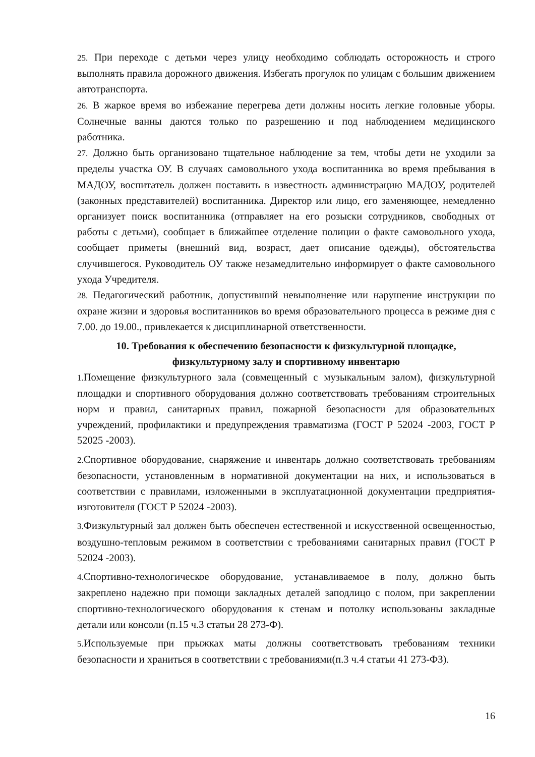25. При переходе с детьми через улицу необходимо соблюдать осторожность и строго выполнять правила дорожного движения. Избегать прогулок по улицам с большим движением автотранспорта.
26. В жаркое время во избежание перегрева дети должны носить легкие головные уборы. Солнечные ванны даются только по разрешению и под наблюдением медицинского работника.
27. Должно быть организовано тщательное наблюдение за тем, чтобы дети не уходили за пределы участка ОУ. В случаях самовольного ухода воспитанника во время пребывания в МАДОУ, воспитатель должен поставить в известность администрацию МАДОУ, родителей (законных представителей) воспитанника. Директор или лицо, его заменяющее, немедленно организует поиск воспитанника (отправляет на его розыски сотрудников, свободных от работы с детьми), сообщает в ближайшее отделение полиции о факте самовольного ухода, сообщает приметы (внешний вид, возраст, дает описание одежды), обстоятельства случившегося. Руководитель ОУ также незамедлительно информирует о факте самовольного ухода Учредителя.
28. Педагогический работник, допустивший невыполнение или нарушение инструкции по охране жизни и здоровья воспитанников во время образовательного процесса в режиме дня с 7.00. до 19.00., привлекается к дисциплинарной ответственности.
10. Требования к обеспечению безопасности к физкультурной площадке,
физкультурному залу и спортивному инвентарю
1. Помещение физкультурного зала (совмещенный с музыкальным залом), физкультурной площадки и спортивного оборудования должно соответствовать требованиям строительных норм и правил, санитарных правил, пожарной безопасности для образовательных учреждений, профилактики и предупреждения травматизма (ГОСТ Р 52024 -2003, ГОСТ Р 52025 -2003).
2. Спортивное оборудование, снаряжение и инвентарь должно соответствовать требованиям безопасности, установленным в нормативной документации на них, и использоваться в соответствии с правилами, изложенными в эксплуатационной документации предприятия-изготовителя (ГОСТ Р 52024 -2003).
3. Физкультурный зал должен быть обеспечен естественной и искусственной освещенностью, воздушно-тепловым режимом в соответствии с требованиями санитарных правил (ГОСТ Р 52024 -2003).
4. Спортивно-технологическое оборудование, устанавливаемое в полу, должно быть закреплено надежно при помощи закладных деталей заподлицо с полом, при закреплении спортивно-технологического оборудования к стенам и потолку использованы закладные детали или консоли (п.15 ч.3 статьи 28 273-Ф).
5. Используемые при прыжках маты должны соответствовать требованиям техники безопасности и храниться в соответствии с требованиями(п.3 ч.4 статьи 41 273-ФЗ).
16